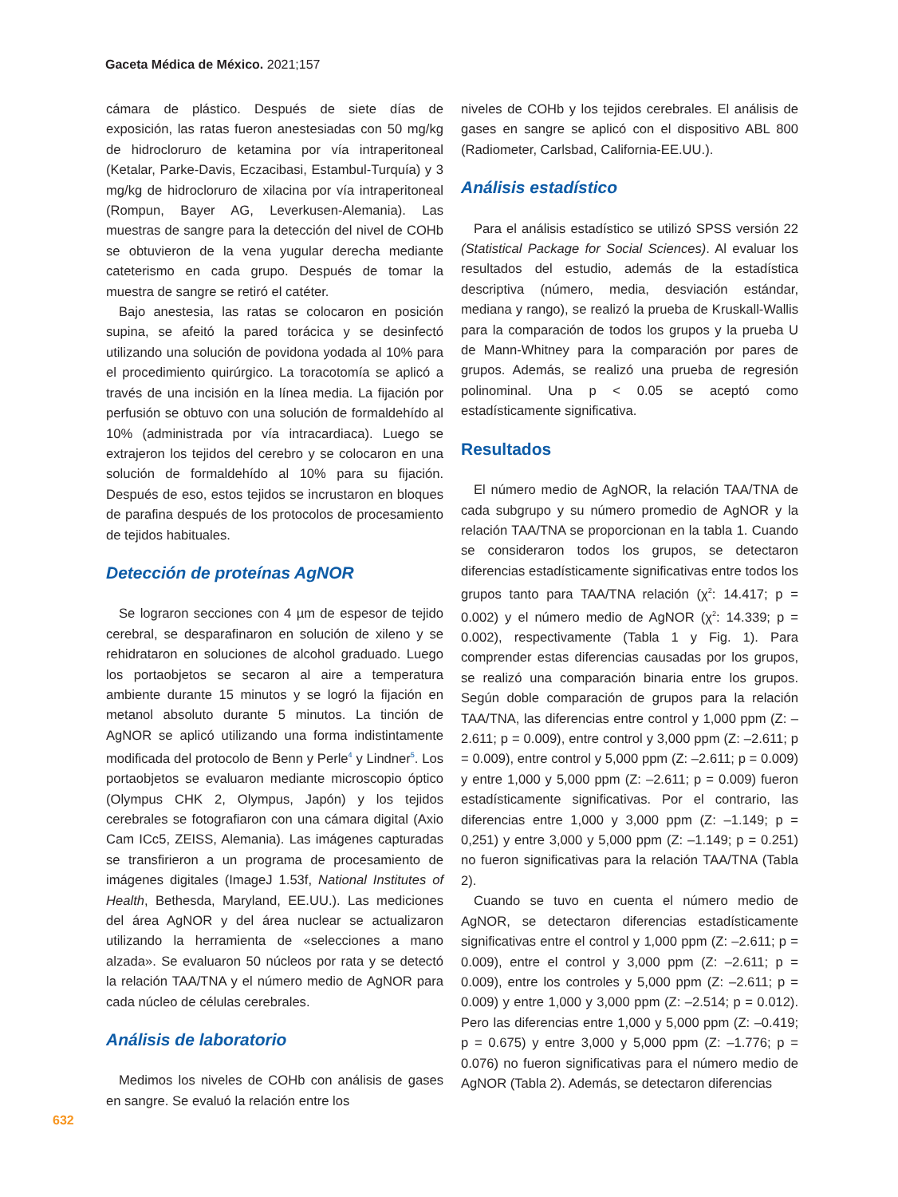Gaceta Médica de México. 2021;157
cámara de plástico. Después de siete días de exposición, las ratas fueron anestesiadas con 50 mg/kg de hidrocloruro de ketamina por vía intraperitoneal (Ketalar, Parke-Davis, Eczacibasi, Estambul-Turquía) y 3 mg/kg de hidrocloruro de xilacina por vía intraperitoneal (Rompun, Bayer AG, Leverkusen-Alemania). Las muestras de sangre para la detección del nivel de COHb se obtuvieron de la vena yugular derecha mediante cateterismo en cada grupo. Después de tomar la muestra de sangre se retiró el catéter.
Bajo anestesia, las ratas se colocaron en posición supina, se afeitó la pared torácica y se desinfectó utilizando una solución de povidona yodada al 10% para el procedimiento quirúrgico. La toracotomía se aplicó a través de una incisión en la línea media. La fijación por perfusión se obtuvo con una solución de formaldehído al 10% (administrada por vía intracardiaca). Luego se extrajeron los tejidos del cerebro y se colocaron en una solución de formaldehído al 10% para su fijación. Después de eso, estos tejidos se incrustaron en bloques de parafina después de los protocolos de procesamiento de tejidos habituales.
Detección de proteínas AgNOR
Se lograron secciones con 4 µm de espesor de tejido cerebral, se desparafinaron en solución de xileno y se rehidrataron en soluciones de alcohol graduado. Luego los portaobjetos se secaron al aire a temperatura ambiente durante 15 minutos y se logró la fijación en metanol absoluto durante 5 minutos. La tinción de AgNOR se aplicó utilizando una forma indistintamente modificada del protocolo de Benn y Perle<sup>4</sup> y Lindner<sup>5</sup>. Los portaobjetos se evaluaron mediante microscopio óptico (Olympus CHK 2, Olympus, Japón) y los tejidos cerebrales se fotografiaron con una cámara digital (Axio Cam ICc5, ZEISS, Alemania). Las imágenes capturadas se transfirieron a un programa de procesamiento de imágenes digitales (ImageJ 1.53f, National Institutes of Health, Bethesda, Maryland, EE.UU.). Las mediciones del área AgNOR y del área nuclear se actualizaron utilizando la herramienta de «selecciones a mano alzada». Se evaluaron 50 núcleos por rata y se detectó la relación TAA/TNA y el número medio de AgNOR para cada núcleo de células cerebrales.
Análisis de laboratorio
Medimos los niveles de COHb con análisis de gases en sangre. Se evaluó la relación entre los
niveles de COHb y los tejidos cerebrales. El análisis de gases en sangre se aplicó con el dispositivo ABL 800 (Radiometer, Carlsbad, California-EE.UU.).
Análisis estadístico
Para el análisis estadístico se utilizó SPSS versión 22 (Statistical Package for Social Sciences). Al evaluar los resultados del estudio, además de la estadística descriptiva (número, media, desviación estándar, mediana y rango), se realizó la prueba de Kruskall-Wallis para la comparación de todos los grupos y la prueba U de Mann-Whitney para la comparación por pares de grupos. Además, se realizó una prueba de regresión polinominal. Una p < 0.05 se aceptó como estadísticamente significativa.
Resultados
El número medio de AgNOR, la relación TAA/TNA de cada subgrupo y su número promedio de AgNOR y la relación TAA/TNA se proporcionan en la tabla 1. Cuando se consideraron todos los grupos, se detectaron diferencias estadísticamente significativas entre todos los grupos tanto para TAA/TNA relación (χ<sup>2</sup>: 14.417; p = 0.002) y el número medio de AgNOR (χ<sup>2</sup>: 14.339; p = 0.002), respectivamente (Tabla 1 y Fig. 1). Para comprender estas diferencias causadas por los grupos, se realizó una comparación binaria entre los grupos. Según doble comparación de grupos para la relación TAA/TNA, las diferencias entre control y 1,000 ppm (Z: –2.611; p = 0.009), entre control y 3,000 ppm (Z: –2.611; p = 0.009), entre control y 5,000 ppm (Z: –2.611; p = 0.009) y entre 1,000 y 5,000 ppm (Z: –2.611; p = 0.009) fueron estadísticamente significativas. Por el contrario, las diferencias entre 1,000 y 3,000 ppm (Z: –1.149; p = 0,251) y entre 3,000 y 5,000 ppm (Z: –1.149; p = 0.251) no fueron significativas para la relación TAA/TNA (Tabla 2).
Cuando se tuvo en cuenta el número medio de AgNOR, se detectaron diferencias estadísticamente significativas entre el control y 1,000 ppm (Z: –2.611; p = 0.009), entre el control y 3,000 ppm (Z: –2.611; p = 0.009), entre los controles y 5,000 ppm (Z: –2.611; p = 0.009) y entre 1,000 y 3,000 ppm (Z: –2.514; p = 0.012). Pero las diferencias entre 1,000 y 5,000 ppm (Z: –0.419; p = 0.675) y entre 3,000 y 5,000 ppm (Z: –1.776; p = 0.076) no fueron significativas para el número medio de AgNOR (Tabla 2). Además, se detectaron diferencias
632